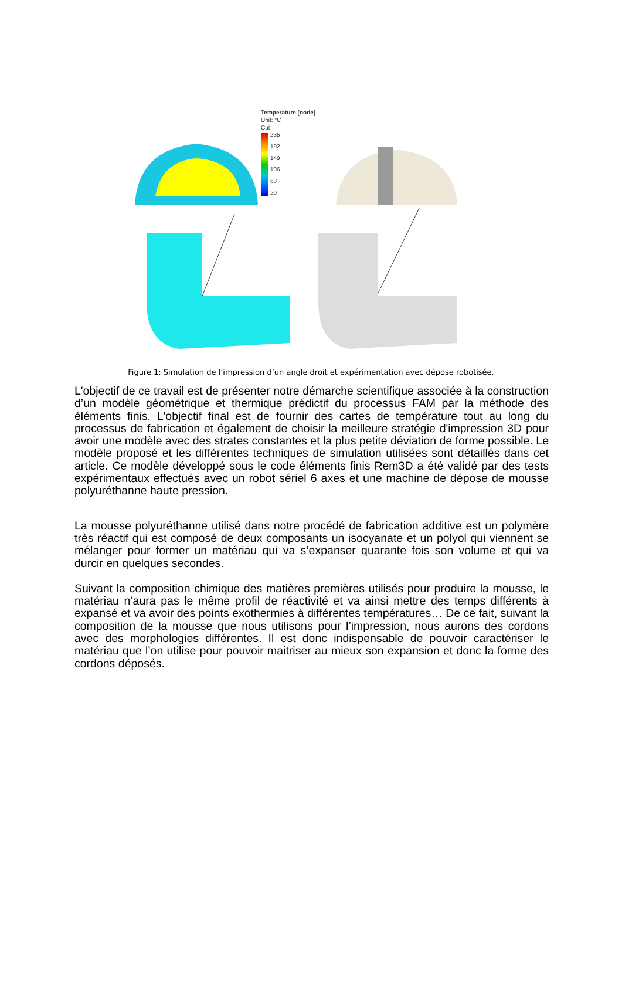Temperature [node]
Unit: °C
Cut
235
192
149
106
63
20
Figure 1: Simulation de l’impression d’un angle droit et expérimentation avec dépose robotisée.
L'objectif de ce travail est de présenter notre démarche scientifique associée à la construction d’un modèle géométrique et thermique prédictif du processus FAM par la méthode des éléments finis. L'objectif final est de fournir des cartes de température tout au long du processus de fabrication et également de choisir la meilleure stratégie d'impression 3D pour avoir une modèle avec des strates constantes et la plus petite déviation de forme possible. Le modèle proposé et les différentes techniques de simulation utilisées sont détaillés dans cet article. Ce modèle développé sous le code éléments finis Rem3D a été validé par des tests expérimentaux effectués avec un robot sériel 6 axes et une machine de dépose de mousse polyuréthanne haute pression.
La mousse polyuréthanne utilisé dans notre procédé de fabrication additive est un polymère très réactif qui est composé de deux composants un isocyanate et un polyol qui viennent se mélanger pour former un matériau qui va s’expanser quarante fois son volume et qui va durcir en quelques secondes.
Suivant la composition chimique des matières premières utilisés pour produire la mousse, le matériau n’aura pas le même profil de réactivité et va ainsi mettre des temps différents à expansé et va avoir des points exothermies à différentes températures… De ce fait, suivant la composition de la mousse que nous utilisons pour l’impression, nous aurons des cordons avec des morphologies différentes. Il est donc indispensable de pouvoir caractériser le matériau que l’on utilise pour pouvoir maitriser au mieux son expansion et donc la forme des cordons déposés.